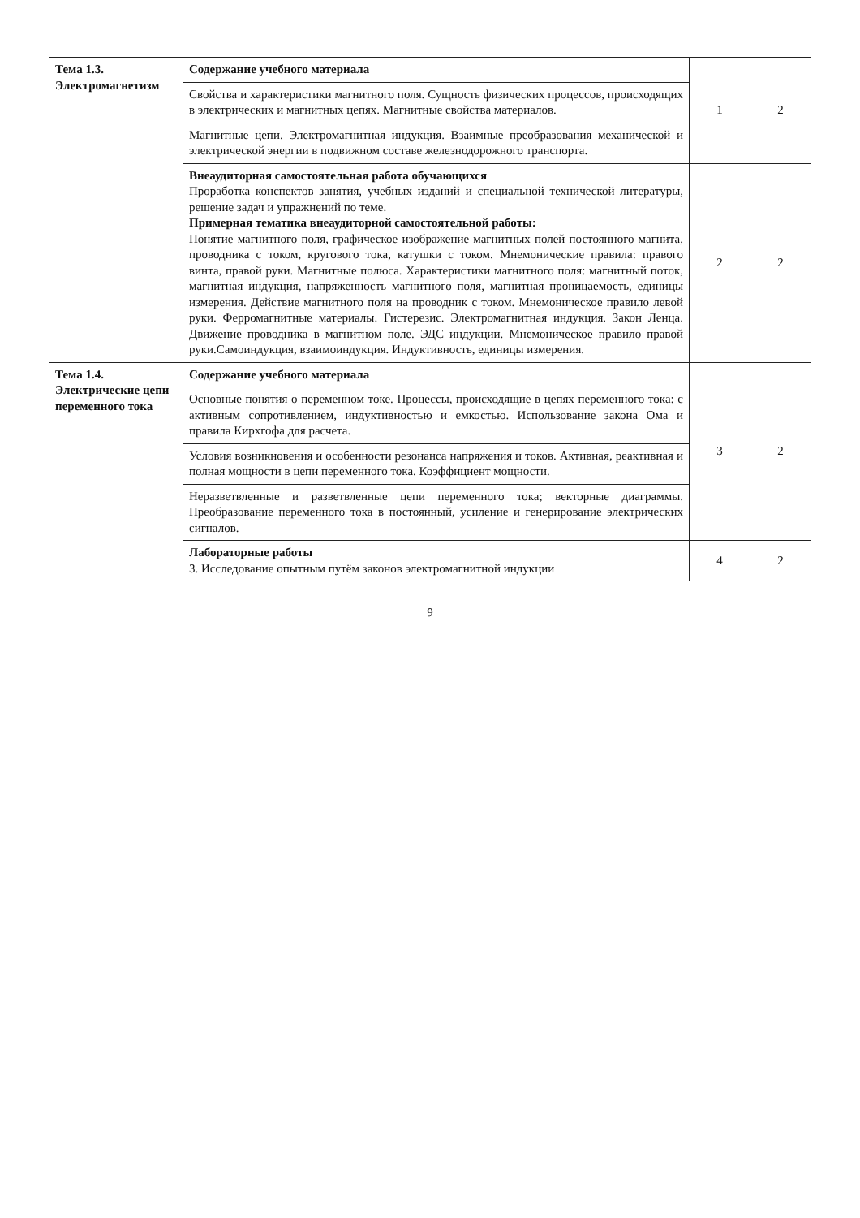| Тема 1.3. Электромагнетизм | Содержание учебного материала | 1 | 2 |
| | Свойства и характеристики магнитного поля. Сущность физических процессов, происходящих в электрических и магнитных цепях. Магнитные свойства материалов. | | |
| | Магнитные цепи. Электромагнитная индукция. Взаимные преобразования механической и электрической энергии в подвижном составе железнодорожного транспорта. | | |
| | Внеаудиторная самостоятельная работа обучающихся Проработка конспектов занятия, учебных изданий и специальной технической литературы, решение задач и упражнений по теме. Примерная тематика внеаудиторной самостоятельной работы: Понятие магнитного поля, графическое изображение магнитных полей постоянного магнита, проводника с током, кругового тока, катушки с током. Мнемонические правила: правого винта, правой руки. Магнитные полюса. Характеристики магнитного поля: магнитный поток, магнитная индукция, напряженность магнитного поля, магнитная проницаемость, единицы измерения. Действие магнитного поля на проводник с током. Мнемоническое правило левой руки. Ферромагнитные материалы. Гистерезис. Электромагнитная индукция. Закон Ленца. Движение проводника в магнитном поле. ЭДС индукции. Мнемоническое правило правой руки.Самоиндукция, взаимоиндукция. Индуктивность, единицы измерения. | 2 | 2 |
| Тема 1.4. Электрические цепи переменного тока | Содержание учебного материала | 3 | 2 |
| | Основные понятия о переменном токе. Процессы, происходящие в цепях переменного тока: с активным сопротивлением, индуктивностью и емкостью. Использование закона Ома и правила Кирхгофа для расчета. | | |
| | Условия возникновения и особенности резонанса напряжения и токов. Активная, реактивная и полная мощности в цепи переменного тока. Коэффициент мощности. | | |
| | Неразветвленные и разветвленные цепи переменного тока; векторные диаграммы. Преобразование переменного тока в постоянный, усиление и генерирование электрических сигналов. | | |
| | Лабораторные работы 3. Исследование опытным путём законов электромагнитной индукции | 4 | 2 |
9